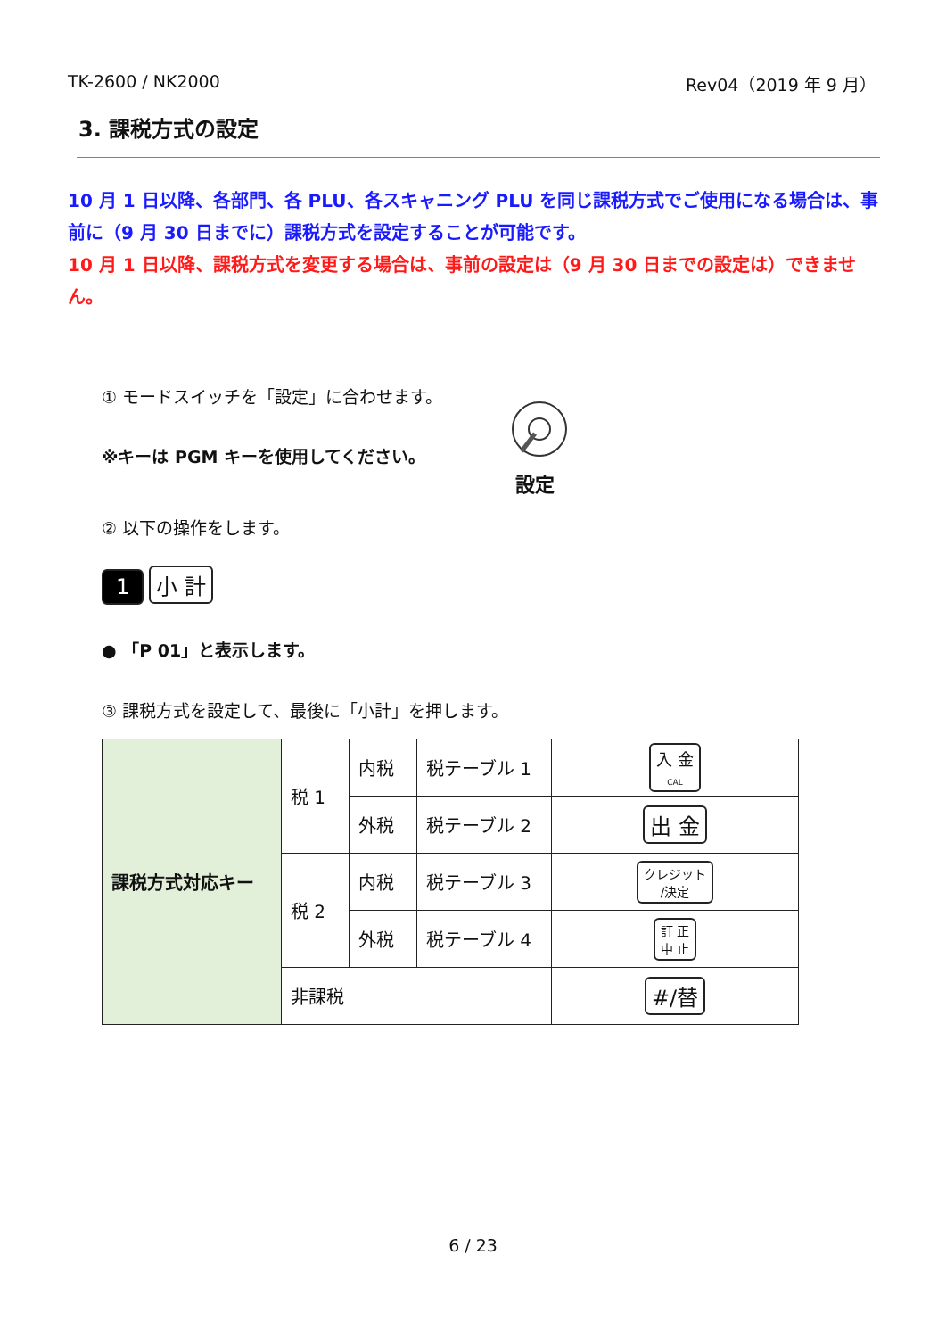TK-2600 / NK2000 Rev04（2019 年 9 月）
3. 課税方式の設定
10 月 1 日以降、各部門、各 PLU、各スキャニング PLU を同じ課税方式でご使用になる場合は、事前に（9 月 30 日までに）課税方式を設定することが可能です。
10 月 1 日以降、課税方式を変更する場合は、事前の設定は（9 月 30 日までの設定は）できません。
① モードスイッチを「設定」に合わせます。
※キーは PGM キーを使用してください。
設定
② 以下の操作をします。
1 小 計
● 「P 01」と表示します。
③ 課税方式を設定して、最後に「小計」を押します。
| 課税方式対応キー | 税 1 | 内税 | 税テーブル 1 | 入 金 CAL |
| | | 外税 | 税テーブル 2 | 出 金 |
| | 税 2 | 内税 | 税テーブル 3 | クレジット /決定 |
| | | 外税 | 税テーブル 4 | 訂 正 中 止 |
| | 非課税 | | | #/替 |
6 / 23